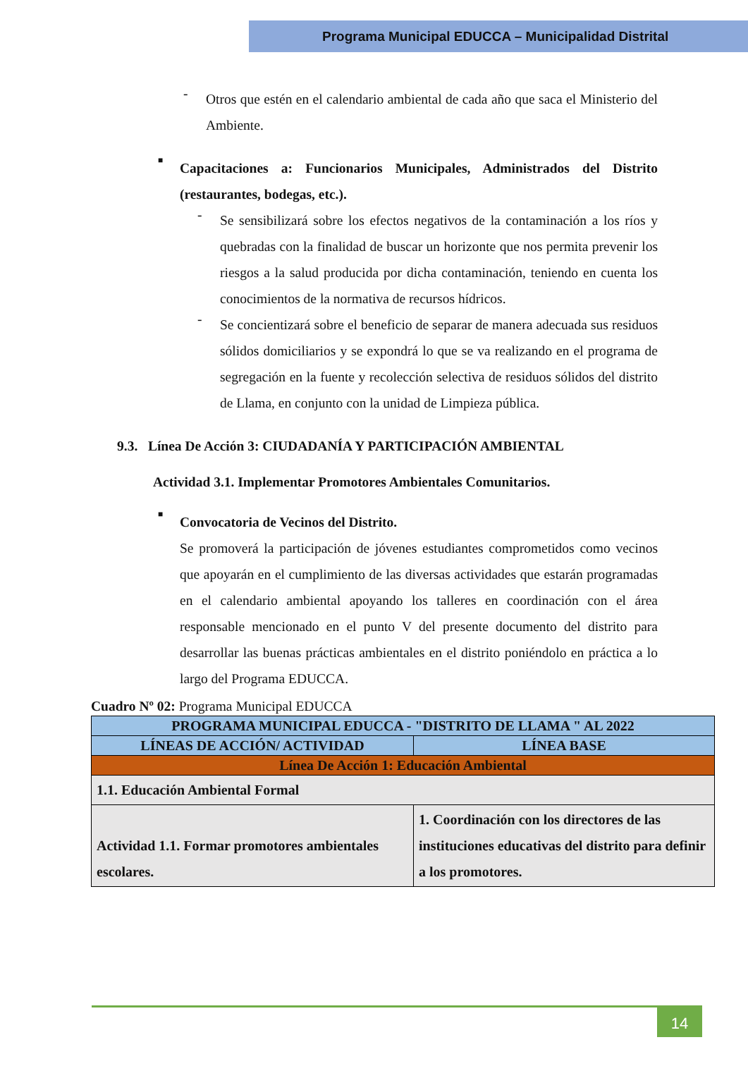Programa Municipal EDUCCA – Municipalidad Distrital
-
Otros que estén en el calendario ambiental de cada año que saca el Ministerio del Ambiente.
■
Capacitaciones a: Funcionarios Municipales, Administrados del Distrito (restaurantes, bodegas, etc.).
-
Se sensibilizará sobre los efectos negativos de la contaminación a los ríos y quebradas con la finalidad de buscar un horizonte que nos permita prevenir los riesgos a la salud producida por dicha contaminación, teniendo en cuenta los conocimientos de la normativa de recursos hídricos.
-
Se concientizará sobre el beneficio de separar de manera adecuada sus residuos sólidos domiciliarios y se expondrá lo que se va realizando en el programa de segregación en la fuente y recolección selectiva de residuos sólidos del distrito de Llama, en conjunto con la unidad de Limpieza pública.
9.3. Línea De Acción 3: CIUDADANÍA Y PARTICIPACIÓN AMBIENTAL
Actividad 3.1. Implementar Promotores Ambientales Comunitarios.
■
Convocatoria de Vecinos del Distrito.
Se promoverá la participación de jóvenes estudiantes comprometidos como vecinos que apoyarán en el cumplimiento de las diversas actividades que estarán programadas en el calendario ambiental apoyando los talleres en coordinación con el área responsable mencionado en el punto V del presente documento del distrito para desarrollar las buenas prácticas ambientales en el distrito poniéndolo en práctica a lo largo del Programa EDUCCA.
Cuadro Nº 02: Programa Municipal EDUCCA
| PROGRAMA MUNICIPAL EDUCCA - "DISTRITO DE LLAMA " AL 2022 | |
| --- | --- |
| LÍNEAS DE ACCIÓN/ ACTIVIDAD | LÍNEA BASE |
| Línea De Acción 1: Educación Ambiental | |
| 1.1. Educación Ambiental Formal | |
| Actividad 1.1. Formar promotores ambientales escolares. | 1. Coordinación con los directores de las instituciones educativas del distrito para definir a los promotores. |
14